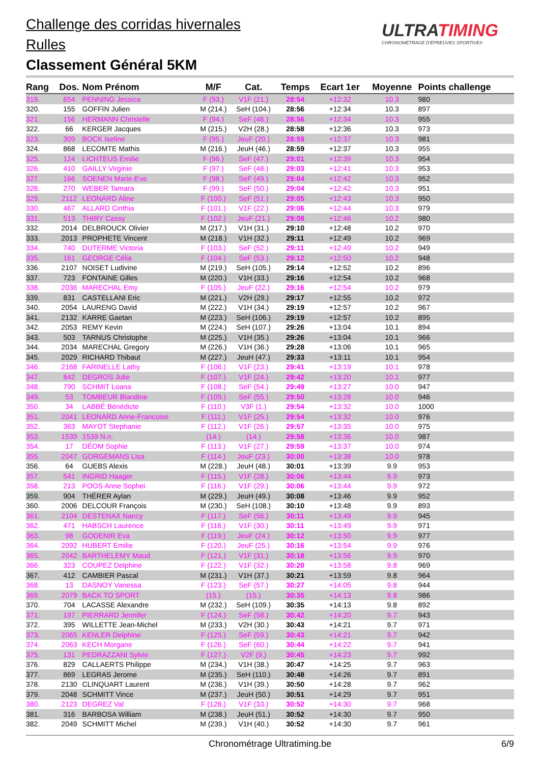Challenge des corridas hivernales
Rulles
Classement Général 5KM
ULTRATIMING
CHRONOMÉTRAGE D'ÉPREUVES SPORTIVES
| Rang | Dos. | Nom Prénom | M/F | Cat. | Temps | Ecart 1er | Moyenne | Points challenge |
| --- | --- | --- | --- | --- | --- | --- | --- | --- |
| 319. | 654 | PENNING Jessica | F (93.) | V1F (21.) | 28:54 | +12:32 | 10.3 | 980 |
| 320. | 155 | GOFFIN Julien | M (214.) | SeH (104.) | 28:56 | +12:34 | 10.3 | 897 |
| 321. | 156 | HERMANN Christelle | F (94.) | SeF (46.) | 28:56 | +12:34 | 10.3 | 955 |
| 322. | 66 | KERGER Jacques | M (215.) | V2H (28.) | 28:58 | +12:36 | 10.3 | 973 |
| 323. | 309 | BOCK Iseline | F (95.) | JeuF (20.) | 28:59 | +12:37 | 10.3 | 981 |
| 324. | 868 | LECOMTE Mathis | M (216.) | JeuH (46.) | 28:59 | +12:37 | 10.3 | 955 |
| 325. | 124 | LICHTEUS Emilie | F (96.) | SeF (47.) | 29:01 | +12:39 | 10.3 | 954 |
| 326. | 410 | GAILLY Virginie | F (97.) | SeF (48.) | 29:03 | +12:41 | 10.3 | 953 |
| 327. | 166 | SOENEN Marie-Eve | F (98.) | SeF (49.) | 29:04 | +12:42 | 10.3 | 952 |
| 328. | 270 | WEBER Tamara | F (99.) | SeF (50.) | 29:04 | +12:42 | 10.3 | 951 |
| 329. | 2112 | LEONARD Aline | F (100.) | SeF (51.) | 29:05 | +12:43 | 10.3 | 950 |
| 330. | 467 | ALLARD Cinthia | F (101.) | V1F (22.) | 29:06 | +12:44 | 10.3 | 979 |
| 331. | 513 | THIRY Cassy | F (102.) | JeuF (21.) | 29:08 | +12:46 | 10.2 | 980 |
| 332. | 2014 | DELBROUCK Olivier | M (217.) | V1H (31.) | 29:10 | +12:48 | 10.2 | 970 |
| 333. | 2013 | PROPHETE Vincent | M (218.) | V1H (32.) | 29:11 | +12:49 | 10.2 | 969 |
| 334. | 740 | DUTERME Victoria | F (103.) | SeF (52.) | 29:11 | +12:49 | 10.2 | 949 |
| 335. | 161 | GEORGE Célia | F (104.) | SeF (53.) | 29:12 | +12:50 | 10.2 | 948 |
| 336. | 2107 | NOISET Ludivine | M (219.) | SeH (105.) | 29:14 | +12:52 | 10.2 | 896 |
| 337. | 723 | FONTAINE Gilles | M (220.) | V1H (33.) | 29:16 | +12:54 | 10.2 | 968 |
| 338. | 2036 | MARECHAL Emy | F (105.) | JeuF (22.) | 29:16 | +12:54 | 10.2 | 979 |
| 339. | 831 | CASTELLANI Eric | M (221.) | V2H (29.) | 29:17 | +12:55 | 10.2 | 972 |
| 340. | 2054 | LAURENG David | M (222.) | V1H (34.) | 29:19 | +12:57 | 10.2 | 967 |
| 341. | 2132 | KARRE Gaetan | M (223.) | SeH (106.) | 29:19 | +12:57 | 10.2 | 895 |
| 342. | 2053 | REMY Kevin | M (224.) | SeH (107.) | 29:26 | +13:04 | 10.1 | 894 |
| 343. | 503 | TARNUS Christophe | M (225.) | V1H (35.) | 29:26 | +13:04 | 10.1 | 966 |
| 344. | 2034 | MARECHAL Gregory | M (226.) | V1H (36.) | 29:28 | +13:06 | 10.1 | 965 |
| 345. | 2029 | RICHARD Thibaut | M (227.) | JeuH (47.) | 29:33 | +13:11 | 10.1 | 954 |
| 346. | 2168 | FARINELLE Lathy | F (106.) | V1F (23.) | 29:41 | +13:19 | 10.1 | 978 |
| 347. | 842 | DEGROS Julie | F (107.) | V1F (24.) | 29:42 | +13:20 | 10.1 | 977 |
| 348. | 790 | SCHMIT Loana | F (108.) | SeF (54.) | 29:49 | +13:27 | 10.0 | 947 |
| 349. | 53 | TOMBEUR Blandine | F (109.) | SeF (55.) | 29:50 | +13:28 | 10.0 | 946 |
| 350. | 34 | LABBÉ Bénédicte | F (110.) | V3F (1.) | 29:54 | +13:32 | 10.0 | 1000 |
| 351. | 2041 | LEONARD Anne-Francoise | F (111.) | V1F (25.) | 29:54 | +13:32 | 10.0 | 976 |
| 352. | 363 | MAYOT Stephanie | F (112.) | V1F (26.) | 29:57 | +13:35 | 10.0 | 975 |
| 353. | 1539 | 1539 N.n. | (14.) | (14.) | 29:58 | +13:36 | 10.0 | 987 |
| 354. | 17 | DÉOM Sophie | F (113.) | V1F (27.) | 29:59 | +13:37 | 10.0 | 974 |
| 355. | 2047 | GORGEMANS Lisa | F (114.) | JeuF (23.) | 30:00 | +13:38 | 10.0 | 978 |
| 356. | 64 | GUEBS Alexis | M (228.) | JeuH (48.) | 30:01 | +13:39 | 9.9 | 953 |
| 357. | 541 | INGRID Haager | F (115.) | V1F (28.) | 30:06 | +13:44 | 9.9 | 973 |
| 358. | 213 | POOS Anne Sophei | F (116.) | V1F (29.) | 30:06 | +13:44 | 9.9 | 972 |
| 359. | 904 | THÉRER Aylan | M (229.) | JeuH (49.) | 30:08 | +13:46 | 9.9 | 952 |
| 360. | 2006 | DELCOUR François | M (230.) | SeH (108.) | 30:10 | +13:48 | 9.9 | 893 |
| 361. | 2104 | DESTENAX Nancy | F (117.) | SeF (56.) | 30:11 | +13:49 | 9.9 | 945 |
| 362. | 471 | HABSCH Laurence | F (118.) | V1F (30.) | 30:11 | +13:49 | 9.9 | 971 |
| 363. | 98 | GODENIR Eva | F (119.) | JeuF (24.) | 30:12 | +13:50 | 9.9 | 977 |
| 364. | 2092 | HUBERT Emilie | F (120.) | JeuF (25.) | 30:16 | +13:54 | 9.9 | 976 |
| 365. | 2042 | BARTHELEMY Maud | F (121.) | V1F (31.) | 30:18 | +13:56 | 9.9 | 970 |
| 366. | 323 | COUPEZ Delphine | F (122.) | V1F (32.) | 30:20 | +13:58 | 9.8 | 969 |
| 367. | 412 | CAMBIER Pascal | M (231.) | V1H (37.) | 30:21 | +13:59 | 9.8 | 964 |
| 368. | 13 | DASNOY Vanessa | F (123.) | SeF (57.) | 30:27 | +14:05 | 9.8 | 944 |
| 369. | 2079 | BACK TO SPORT | (15.) | (15.) | 30:35 | +14:13 | 9.8 | 986 |
| 370. | 704 | LACASSE Alexandre | M (232.) | SeH (109.) | 30:35 | +14:13 | 9.8 | 892 |
| 371. | 197 | PIERRARD Jennifer | F (124.) | SeF (58.) | 30:42 | +14:20 | 9.7 | 943 |
| 372. | 395 | WILLETTE Jean-Michel | M (233.) | V2H (30.) | 30:43 | +14:21 | 9.7 | 971 |
| 373. | 2065 | KENLER Delphine | F (125.) | SeF (59.) | 30:43 | +14:21 | 9.7 | 942 |
| 374. | 2063 | KECH Morgane | F (126.) | SeF (60.) | 30:44 | +14:22 | 9.7 | 941 |
| 375. | 131 | PEDRAZZANI Sylvie | F (127.) | V2F (9.) | 30:45 | +14:23 | 9.7 | 992 |
| 376. | 829 | CALLAERTS Philippe | M (234.) | V1H (38.) | 30:47 | +14:25 | 9.7 | 963 |
| 377. | 869 | LEGRAS Jerome | M (235.) | SeH (110.) | 30:48 | +14:26 | 9.7 | 891 |
| 378. | 2130 | CLINQUART Laurent | M (236.) | V1H (39.) | 30:50 | +14:28 | 9.7 | 962 |
| 379. | 2048 | SCHMITT Vince | M (237.) | JeuH (50.) | 30:51 | +14:29 | 9.7 | 951 |
| 380. | 2123 | DEGREZ Val | F (128.) | V1F (33.) | 30:52 | +14:30 | 9.7 | 968 |
| 381. | 316 | BARBOSA William | M (238.) | JeuH (51.) | 30:52 | +14:30 | 9.7 | 950 |
| 382. | 2049 | SCHMITT Michel | M (239.) | V1H (40.) | 30:52 | +14:30 | 9.7 | 961 |
Chronométrage Ultratiming.be 6/9